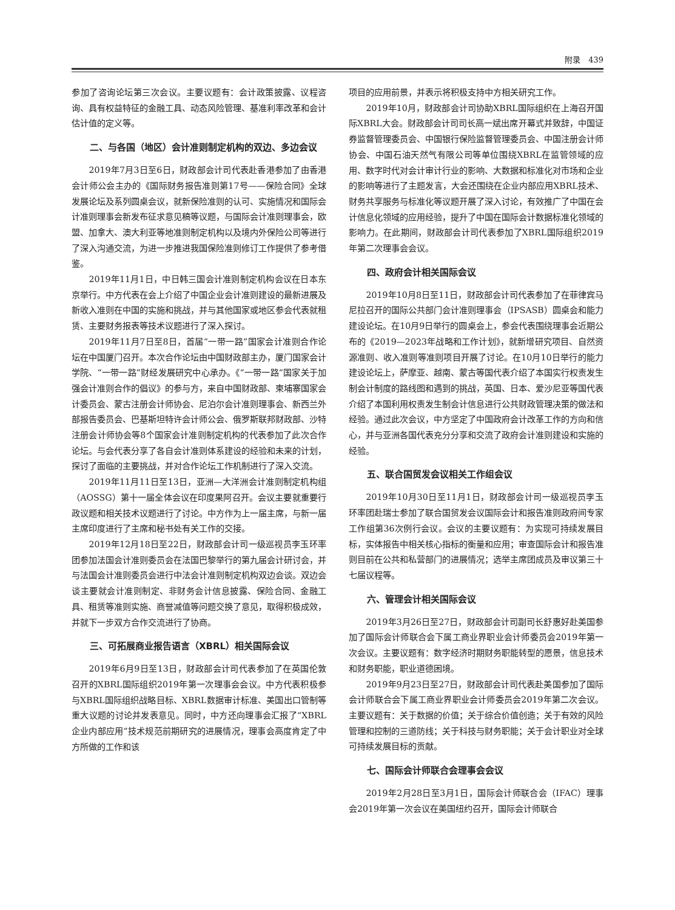附录　439
参加了咨询论坛第三次会议。主要议题有：会计政策披露、议程咨询、具有权益特征的金融工具、动态风险管理、基准利率改革和会计估计值的定义等。
二、与各国（地区）会计准则制定机构的双边、多边会议
2019年7月3日至6日，财政部会计司代表赴香港参加了由香港会计师公会主办的《国际财务报告准则第17号——保险合同》全球发展论坛及系列圆桌会议，就新保险准则的认可、实施情况和国际会计准则理事会新发布征求意见稿等议题，与国际会计准则理事会，欧盟、加拿大、澳大利亚等地准则制定机构以及境内外保险公司等进行了深入沟通交流，为进一步推进我国保险准则修订工作提供了参考借鉴。
2019年11月1日，中日韩三国会计准则制定机构会议在日本东京举行。中方代表在会上介绍了中国企业会计准则建设的最新进展及新收入准则在中国的实施和挑战，并与其他国家或地区参会代表就租赁、主要财务报表等技术议题进行了深入探讨。
2019年11月7日至8日，首届“一带一路”国家会计准则合作论坛在中国厦门召开。本次合作论坛由中国财政部主办，厦门国家会计学院、“一带一路”财经发展研究中心承办。《“一带一路”国家关于加强会计准则合作的倡议》的参与方，来自中国财政部、柬埔寨国家会计委员会、蒙古注册会计师协会、尼泊尔会计准则理事会、新西兰外部报告委员会、巴基斯坦特许会计师公会、俄罗斯联邦财政部、沙特注册会计师协会等8个国家会计准则制定机构的代表参加了此次合作论坛。与会代表分享了各自会计准则体系建设的经验和未来的计划，探讨了面临的主要挑战，并对合作论坛工作机制进行了深入交流。
2019年11月11日至13日，亚洲—大洋洲会计准则制定机构组（AOSSG）第十一届全体会议在印度果阿召开。会议主要就重要行政议题和相关技术议题进行了讨论。中方作为上一届主席，与新一届主席印度进行了主席和秘书处有关工作的交接。
2019年12月18日至22日，财政部会计司一级巡视员李玉环率团参加法国会计准则委员会在法国巴黎举行的第九届会计研讨会，并与法国会计准则委员会进行中法会计准则制定机构双边会谈。双边会谈主要就会计准则制定、非财务会计信息披露、保险合同、金融工具、租赁等准则实施、商誉减值等问题交换了意见，取得积极成效，并就下一步双方合作交流进行了协商。
三、可拓展商业报告语言（XBRL）相关国际会议
2019年6月9日至13日，财政部会计司代表参加了在英国伦敦召开的XBRL国际组织2019年第一次理事会会议。中方代表积极参与XBRL国际组织战略目标、XBRL数据审计标准、美国出口管制等重大议题的讨论并发表意见。同时，中方还向理事会汇报了“XBRL企业内部应用”技术规范前期研究的进展情况，理事会高度肯定了中方所做的工作和该
项目的应用前景，并表示将积极支持中方相关研究工作。
2019年10月，财政部会计司协助XBRL国际组织在上海召开国际XBRL大会。财政部会计司司长高一斌出席开幕式并致辞，中国证券监督管理委员会、中国银行保险监督管理委员会、中国注册会计师协会、中国石油天然气有限公司等单位围绕XBRL在监管领域的应用、数字时代对会计审计行业的影响、大数据和标准化对市场和企业的影响等进行了主题发言，大会还围绕在企业内部应用XBRL技术、财务共享服务与标准化等议题开展了深入讨论，有效推广了中国在会计信息化领域的应用经验，提升了中国在国际会计数据标准化领域的影响力。在此期间，财政部会计司代表参加了XBRL国际组织2019年第二次理事会会议。
四、政府会计相关国际会议
2019年10月8日至11日，财政部会计司代表参加了在菲律宾马尼拉召开的国际公共部门会计准则理事会（IPSASB）圆桌会和能力建设论坛。在10月9日举行的圆桌会上，参会代表围绕理事会近期公布的《2019—2023年战略和工作计划》，就新增研究项目、自然资源准则、收入准则等准则项目开展了讨论。在10月10日举行的能力建设论坛上，萨摩亚、越南、蒙古等国代表介绍了本国实行权责发生制会计制度的路线图和遇到的挑战，英国、日本、爱沙尼亚等国代表介绍了本国利用权责发生制会计信息进行公共财政管理决策的做法和经验。通过此次会议，中方坚定了中国政府会计改革工作的方向和信心，并与亚洲各国代表充分分享和交流了政府会计准则建设和实施的经验。
五、联合国贸发会议相关工作组会议
2019年10月30日至11月1日，财政部会计司一级巡视员李玉环率团赴瑞士参加了联合国贸发会议国际会计和报告准则政府间专家工作组第36次例行会议。会议的主要议题有：为实现可持续发展目标，实体报告中相关核心指标的衡量和应用；审查国际会计和报告准则目前在公共和私营部门的进展情况；选举主席团成员及审议第三十七届议程等。
六、管理会计相关国际会议
2019年3月26日至27日，财政部会计司副司长舒惠好赴美国参加了国际会计师联合会下属工商业界职业会计师委员会2019年第一次会议。主要议题有：数字经济时期财务职能转型的愿景，信息技术和财务职能，职业道德困境。
2019年9月23日至27日，财政部会计司代表赴美国参加了国际会计师联合会下属工商业界职业会计师委员会2019年第二次会议。主要议题有：关于数据的价值；关于综合价值创造；关于有效的风险管理和控制的三道防线；关于科技与财务职能；关于会计职业对全球可持续发展目标的贡献。
七、国际会计师联合会理事会会议
2019年2月28日至3月1日，国际会计师联合会（IFAC）理事会2019年第一次会议在美国纽约召开，国际会计师联合